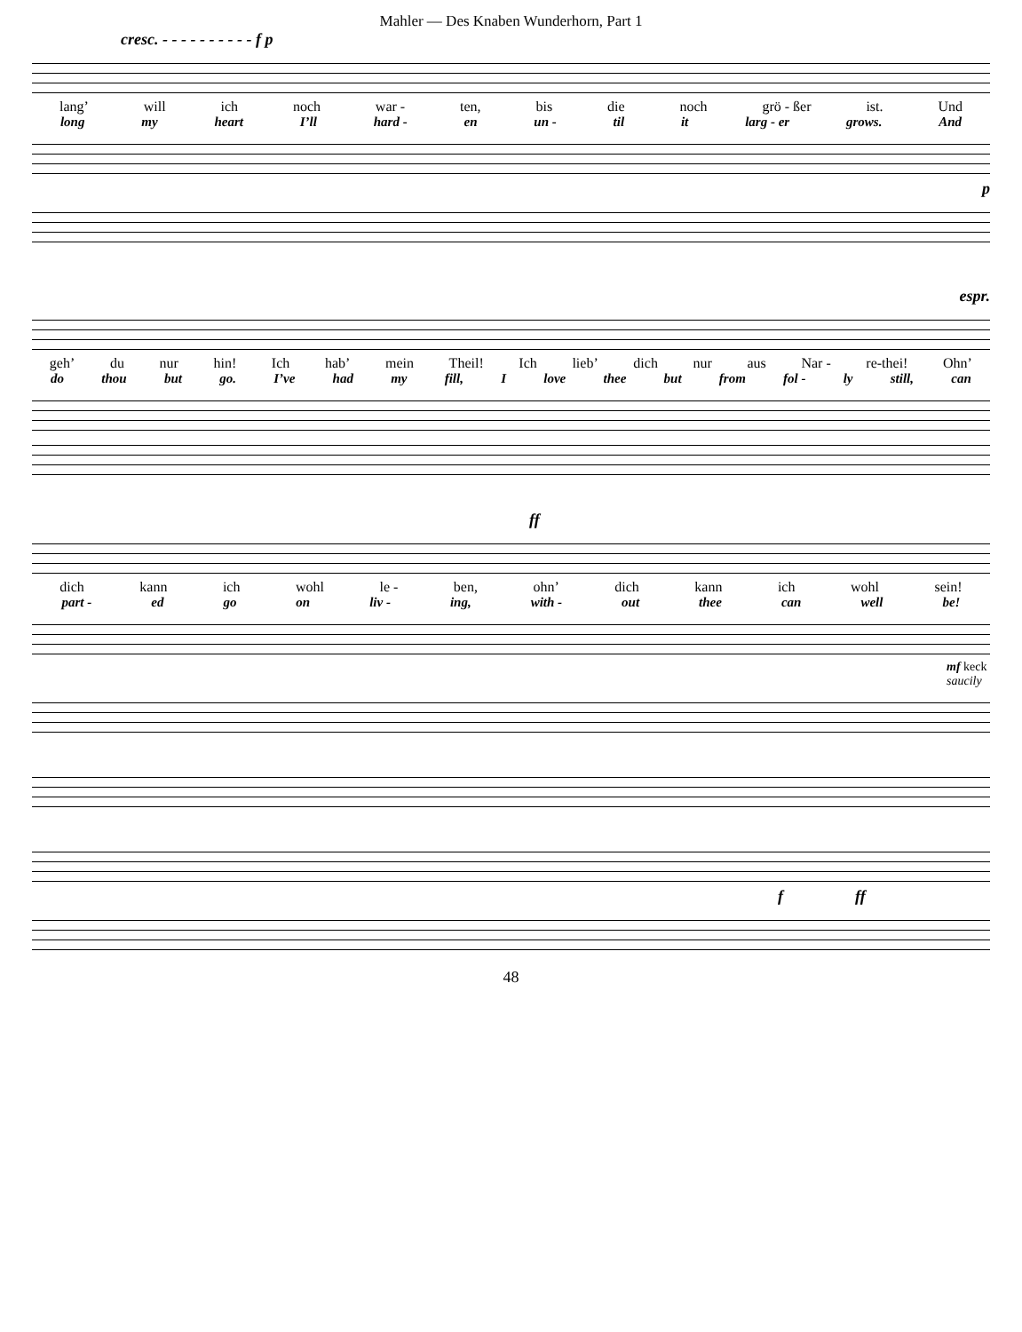Mahler — Des Knaben Wunderhorn, Part 1
cresc. - - - - - - - - - - f p
lang’ will ich noch war - ten, bis die noch grö - ßer ist. Und
long my heart I’ll hard - en un - til it larg - er grows. And
p
espr.
geh’ du nur hin! Ich hab’ mein Theil! Ich lieb’ dich nur aus Nar - re-thei! Ohn’
do thou but go. I’ve had my fill, I love thee but from fol - ly still, can
ff
dich kann ich wohl le - ben, ohn’ dich kann ich wohl sein!
part - ed go on liv - ing, with - out thee can well be!
mf keck saucily
f ff
48